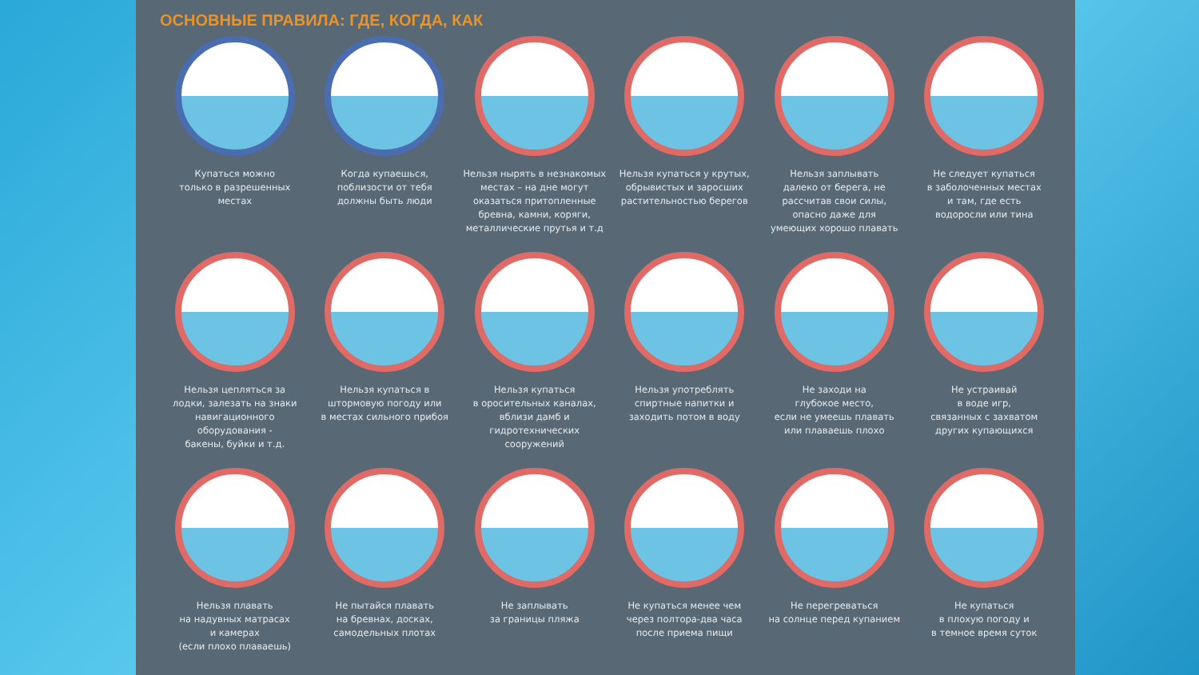ОСНОВНЫЕ ПРАВИЛА: ГДЕ, КОГДА, КАК
Купаться можно
только в разрешенных
местах
Когда купаешься,
поблизости от тебя
должны быть люди
Нельзя нырять в незнакомых
местах – на дне могут
оказаться притопленные
бревна, камни, коряги,
металлические прутья и т.д
Нельзя купаться у крутых,
обрывистых и заросших
растительностью берегов
Нельзя заплывать
далеко от берега, не
рассчитав свои силы,
опасно даже для
умеющих хорошо плавать
Не следует купаться
в заболоченных местах
и там, где есть
водоросли или тина
Нельзя цепляться за
лодки, залезать на знаки
навигационного
оборудования -
бакены, буйки и т.д.
Нельзя купаться в
штормовую погоду или
в местах сильного прибоя
Нельзя купаться
в оросительных каналах,
вблизи дамб и
гидротехнических
сооружений
Нельзя употреблять
спиртные напитки и
заходить потом в воду
Не заходи на
глубокое место,
если не умеешь плавать
или плаваешь плохо
Не устраивай
в воде игр,
связанных с захватом
других купающихся
Нельзя плавать
на надувных матрасах
и камерах
(если плохо плаваешь)
Не пытайся плавать
на бревнах, досках,
самодельных плотах
Не заплывать
за границы пляжа
Не купаться менее чем
через полтора-два часа
после приема пищи
Не перегреваться
на солнце перед купанием
Не купаться
в плохую погоду и
в темное время суток